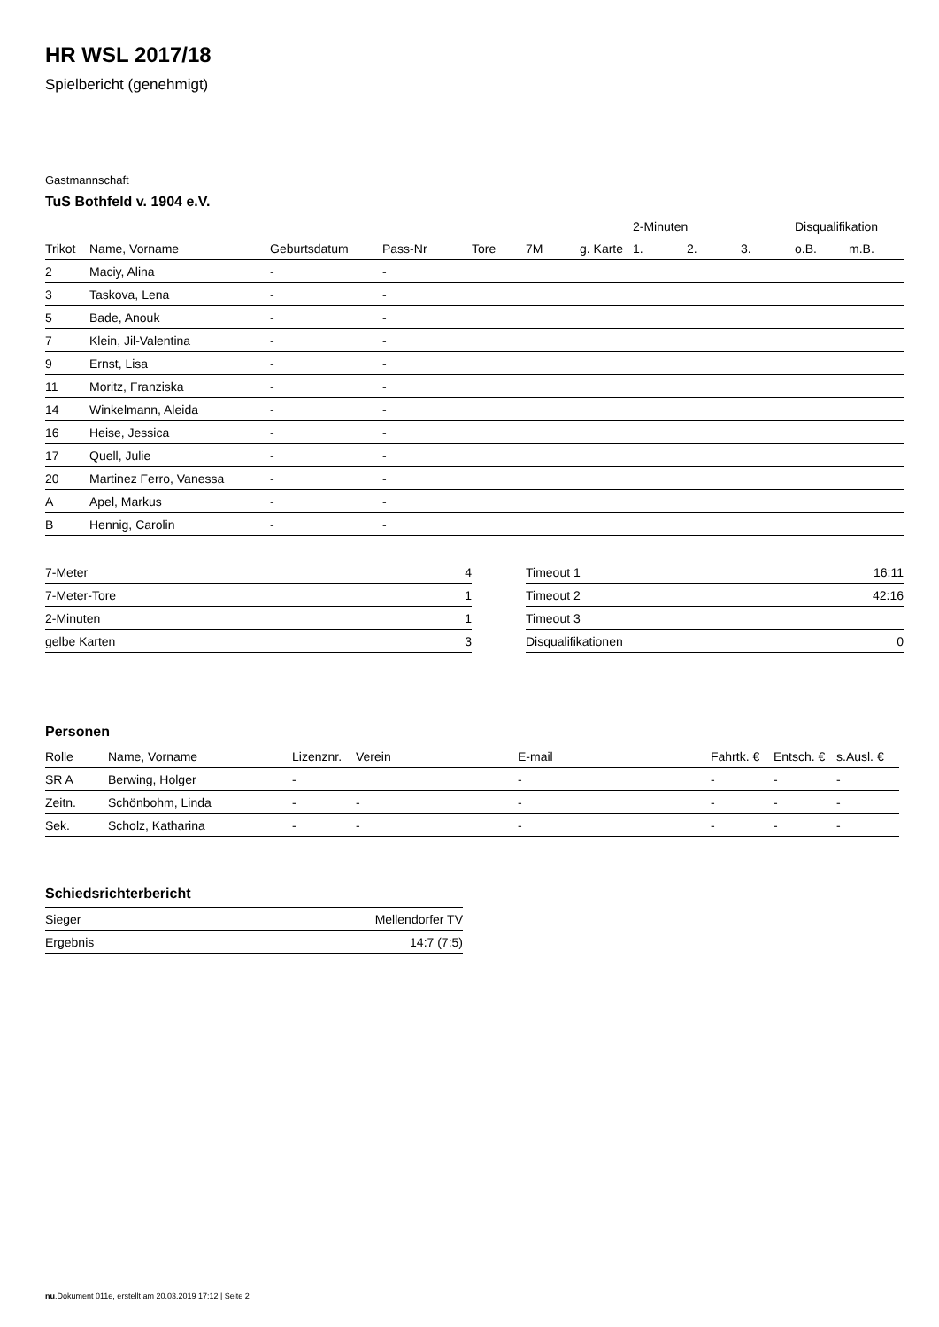HR WSL 2017/18
Spielbericht (genehmigt)
Gastmannschaft
TuS Bothfeld v. 1904 e.V.
| | | | | | | | 2-Minuten | | | Disqualifikation | |
| --- | --- | --- | --- | --- | --- | --- | --- | --- | --- | --- | --- |
| Trikot | Name, Vorname | Geburtsdatum | Pass-Nr | Tore | 7M | g. Karte | 1. | 2. | 3. | o.B. | m.B. |
| 2 | Maciy, Alina | - | - | | | | | | | | |
| 3 | Taskova, Lena | - | - | | | | | | | | |
| 5 | Bade, Anouk | - | - | | | | | | | | |
| 7 | Klein, Jil-Valentina | - | - | | | | | | | | |
| 9 | Ernst, Lisa | - | - | | | | | | | | |
| 11 | Moritz, Franziska | - | - | | | | | | | | |
| 14 | Winkelmann, Aleida | - | - | | | | | | | | |
| 16 | Heise, Jessica | - | - | | | | | | | | |
| 17 | Quell, Julie | - | - | | | | | | | | |
| 20 | Martinez Ferro, Vanessa | - | - | | | | | | | | |
| A | Apel, Markus | - | - | | | | | | | | |
| B | Hennig, Carolin | - | - | | | | | | | | |
| 7-Meter | 4 |
| 7-Meter-Tore | 1 |
| 2-Minuten | 1 |
| gelbe Karten | 3 |
| Timeout 1 | 16:11 |
| Timeout 2 | 42:16 |
| Timeout 3 | |
| Disqualifikationen | 0 |
Personen
| Rolle | Name, Vorname | Lizenznr. | Verein | E-mail | Fahrtk. € | Entsch. € | s.Ausl. € |
| --- | --- | --- | --- | --- | --- | --- | --- |
| SR A | Berwing, Holger | - | | - | - | - | - |
| Zeitn. | Schönbohm, Linda | - | - | - | - | - | - |
| Sek. | Scholz, Katharina | - | - | - | - | - | - |
Schiedsrichterbericht
| Sieger | Mellendorfer TV |
| Ergebnis | 14:7 (7:5) |
nu.Dokument 011e, erstellt am 20.03.2019 17:12 | Seite 2